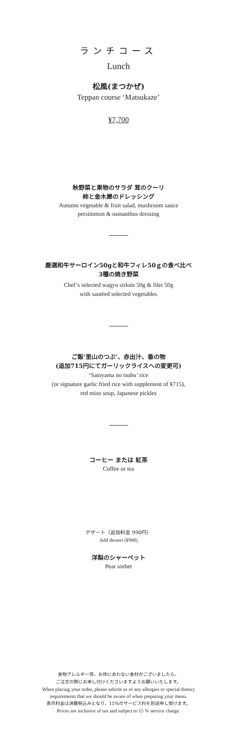ランチコース
Lunch
松風(まつかぜ)
Teppan course ‘Matsukaze’
¥7,700
秋野菜と果物のサラダ 茸のクーリ
柿と金木犀のドレッシング
Autumn vegetable & fruit salad, mushroom sauce
persimmon & osmanthus dressing
厳選和牛サーロイン50gと和牛フィレ50ｇの食べ比べ
3種の焼き野菜
Chef’s selected wagyu sirloin 50g & filet 50g
with sautéed selected vegetables
ご飯‘里山のつぶ’、赤出汁、香の物
(追加715円にてガーリックライスへの変更可)
‘Satoyama no tsubu’ rice
(or signature garlic fried rice with supplement of ¥715),
red miso soup, Japanese pickles
コーヒー または 紅茶
Coffee or tea
デザート（追加料金 990円）
Add dessert (¥990)
洋梨のシャーベット
Pear sorbet
食物アレルギー等、お体にあわない食材がございましたら、
ご注文の際にお申し付けくださいますようお願いいたします。
When placing your order, please inform us of any allergies or special dietary
requirements that we should be aware of when preparing your menu.
表示料金は消費税込みとなり、15%のサービス料を別途申し受けます。
Prices are inclusive of tax and subject to 15 % service charge.